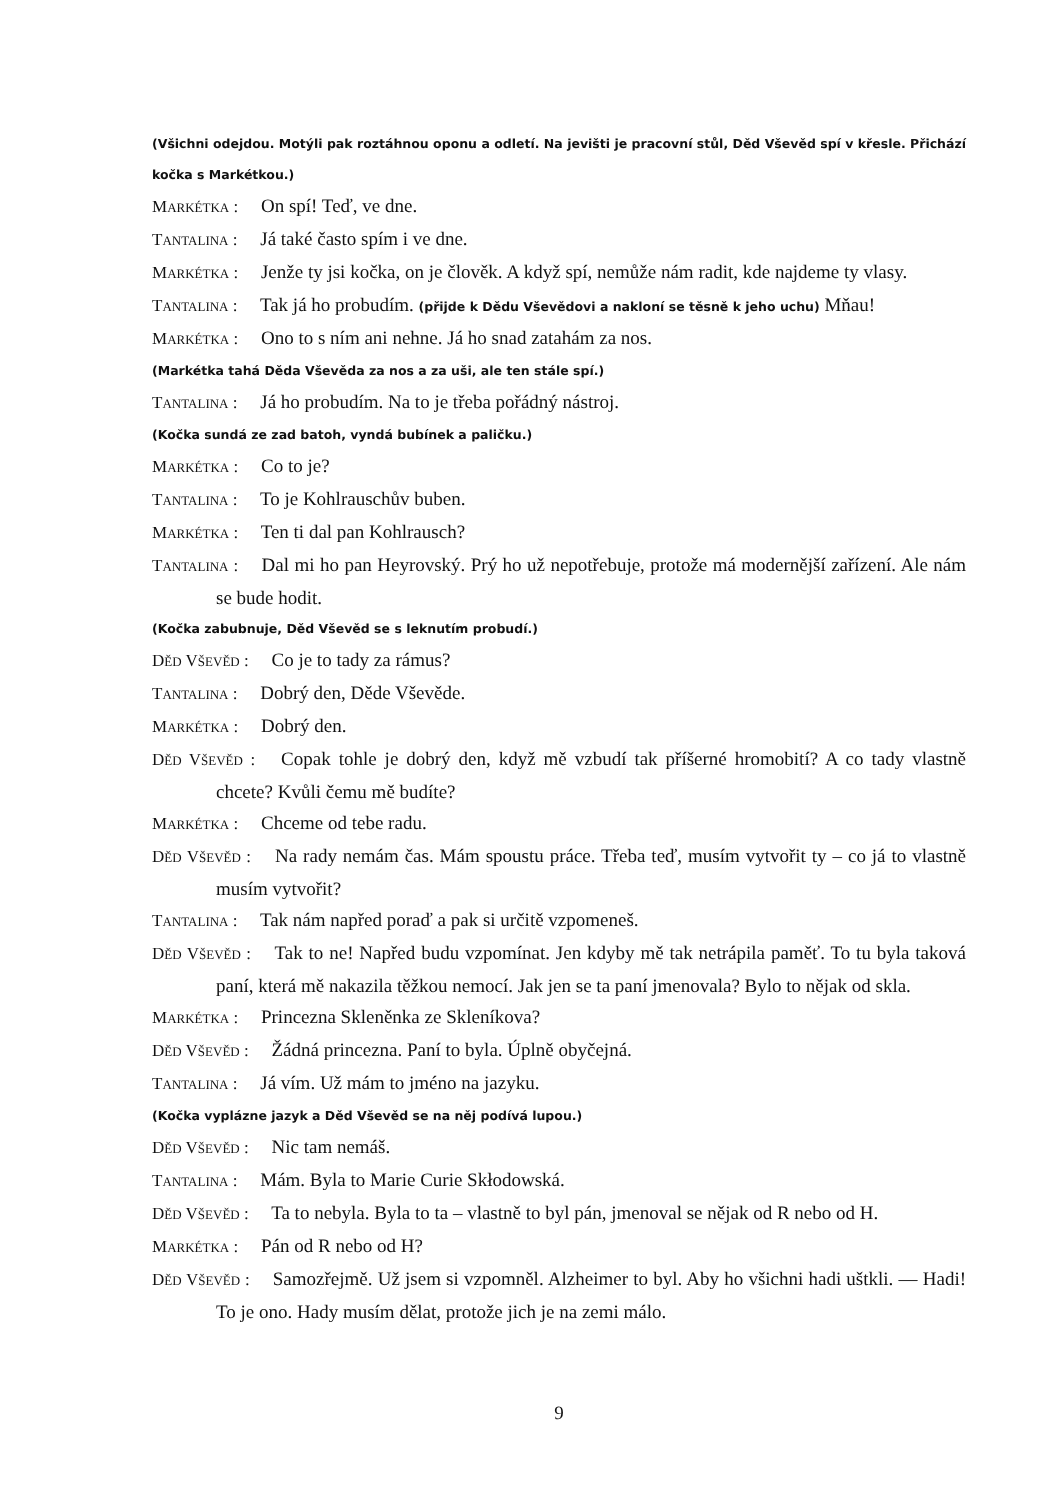(Všichni odejdou. Motýli pak roztáhnou oponu a odletí. Na jevišti je pracovní stůl, Děd Vševěd spí v křesle. Přichází kočka s Markétkou.)
MARKÉTKA : On spí! Teď, ve dne.
TANTALINA : Já také často spím i ve dne.
MARKÉTKA : Jenže ty jsi kočka, on je člověk. A když spí, nemůže nám radit, kde najdeme ty vlasy.
TANTALINA : Tak já ho probudím. (přijde k Dědu Vševědovi a nakloní se těsně k jeho uchu) Mňau!
MARKÉTKA : Ono to s ním ani nehne. Já ho snad zatahám za nos.
(Markétka tahá Děda Vševěda za nos a za uši, ale ten stále spí.)
TANTALINA : Já ho probudím. Na to je třeba pořádný nástroj.
(Kočka sundá ze zad batoh, vyndá bubínek a paličku.)
MARKÉTKA : Co to je?
TANTALINA : To je Kohlrauschův buben.
MARKÉTKA : Ten ti dal pan Kohlrausch?
TANTALINA : Dal mi ho pan Heyrovský. Prý ho už nepotřebuje, protože má modernější zařízení. Ale nám se bude hodit.
(Kočka zabubnuje, Děd Vševěd se s leknutím probudí.)
DĚD VŠEVĚD : Co je to tady za rámus?
TANTALINA : Dobrý den, Děde Vševěde.
MARKÉTKA : Dobrý den.
DĚD VŠEVĚD : Copak tohle je dobrý den, když mě vzbudí tak příšerné hromobití? A co tady vlastně chcete? Kvůli čemu mě budíte?
MARKÉTKA : Chceme od tebe radu.
DĚD VŠEVĚD : Na rady nemám čas. Mám spoustu práce. Třeba teď, musím vytvořit ty – co já to vlastně musím vytvořit?
TANTALINA : Tak nám napřed poraď a pak si určitě vzpomeneš.
DĚD VŠEVĚD : Tak to ne! Napřed budu vzpomínat. Jen kdyby mě tak netrápila paměť. To tu byla taková paní, která mě nakazila těžkou nemocí. Jak jen se ta paní jmenovala? Bylo to nějak od skla.
MARKÉTKA : Princezna Skleněnka ze Skleníkova?
DĚD VŠEVĚD : Žádná princezna. Paní to byla. Úplně obyčejná.
TANTALINA : Já vím. Už mám to jméno na jazyku.
(Kočka vyplázne jazyk a Děd Vševěd se na něj podívá lupou.)
DĚD VŠEVĚD : Nic tam nemáš.
TANTALINA : Mám. Byla to Marie Curie Skłodowská.
DĚD VŠEVĚD : Ta to nebyla. Byla to ta – vlastně to byl pán, jmenoval se nějak od R nebo od H.
MARKÉTKA : Pán od R nebo od H?
DĚD VŠEVĚD : Samozřejmě. Už jsem si vzpomněl. Alzheimer to byl. Aby ho všichni hadi uštkli. — Hadi! To je ono. Hady musím dělat, protože jich je na zemi málo.
9